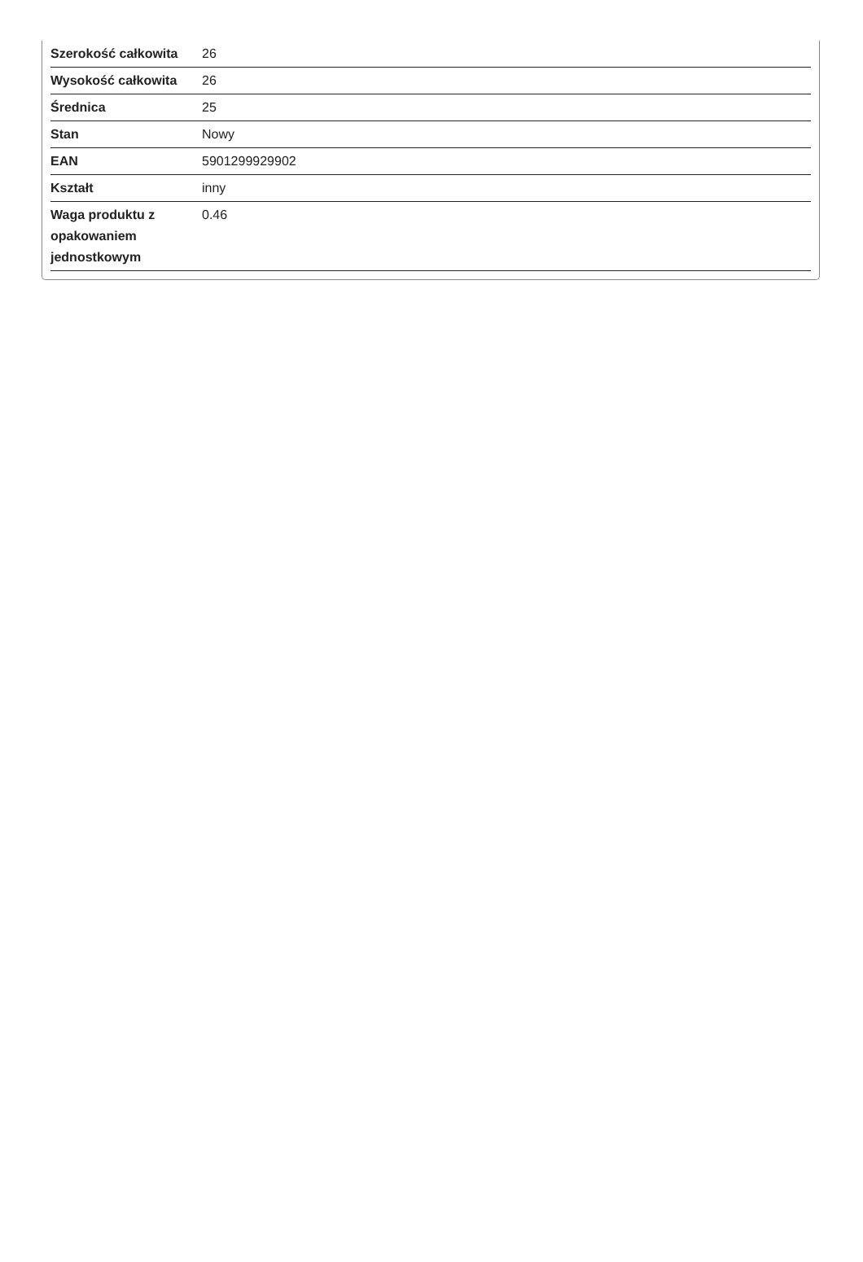| Szerokość całkowita | 26 |
| Wysokość całkowita | 26 |
| Średnica | 25 |
| Stan | Nowy |
| EAN | 5901299929902 |
| Kształt | inny |
| Waga produktu z opakowaniem jednostkowym | 0.46 |